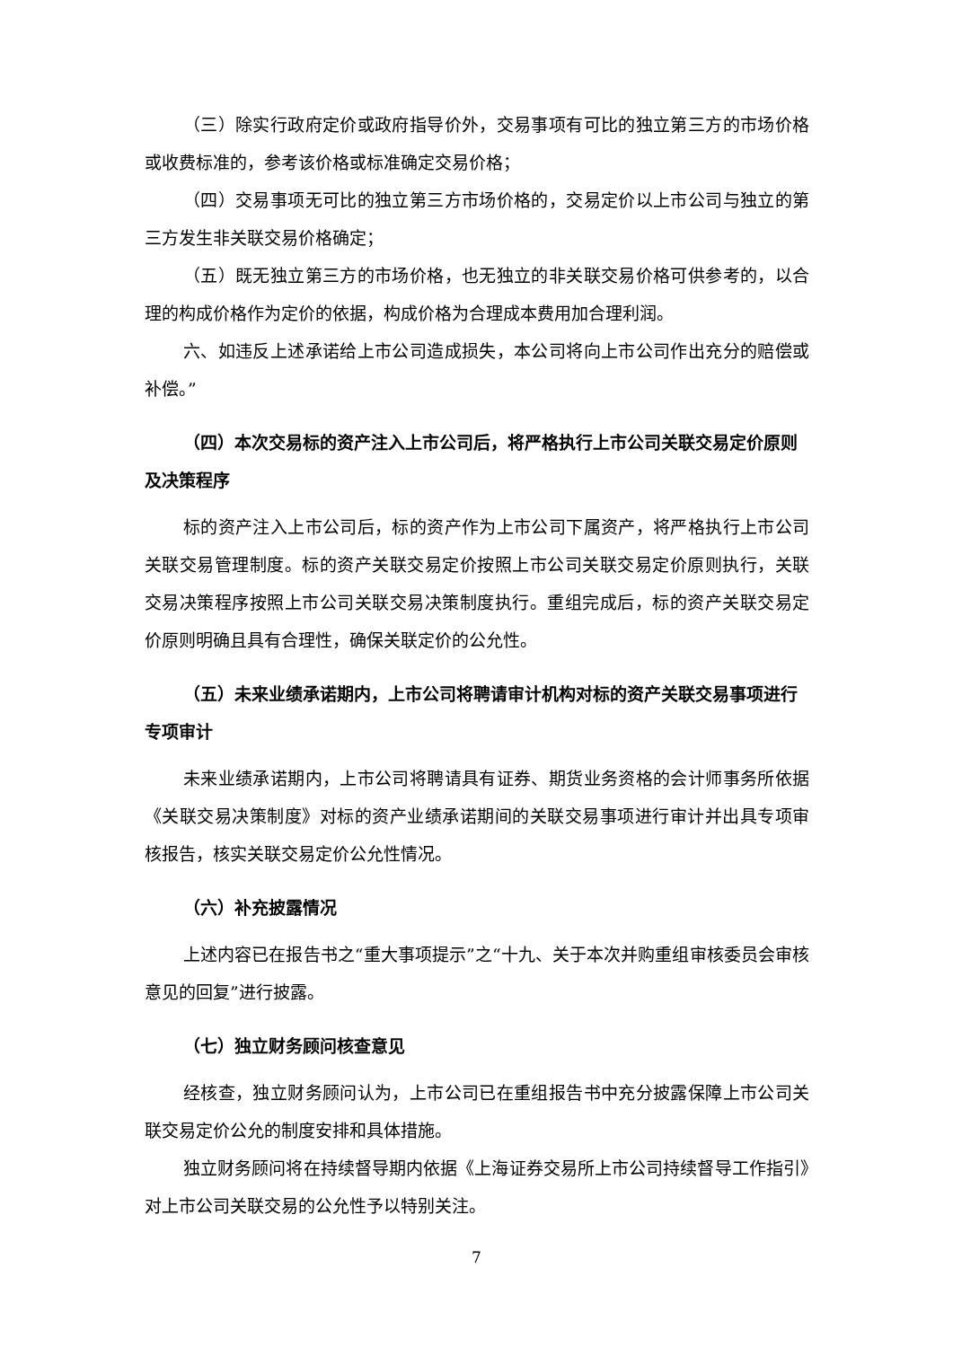（三）除实行政府定价或政府指导价外，交易事项有可比的独立第三方的市场价格或收费标准的，参考该价格或标准确定交易价格；
（四）交易事项无可比的独立第三方市场价格的，交易定价以上市公司与独立的第三方发生非关联交易价格确定；
（五）既无独立第三方的市场价格，也无独立的非关联交易价格可供参考的，以合理的构成价格作为定价的依据，构成价格为合理成本费用加合理利润。
六、如违反上述承诺给上市公司造成损失，本公司将向上市公司作出充分的赔偿或补偿。”
（四）本次交易标的资产注入上市公司后，将严格执行上市公司关联交易定价原则及决策程序
标的资产注入上市公司后，标的资产作为上市公司下属资产，将严格执行上市公司关联交易管理制度。标的资产关联交易定价按照上市公司关联交易定价原则执行，关联交易决策程序按照上市公司关联交易决策制度执行。重组完成后，标的资产关联交易定价原则明确且具有合理性，确保关联定价的公允性。
（五）未来业绩承诺期内，上市公司将聘请审计机构对标的资产关联交易事项进行专项审计
未来业绩承诺期内，上市公司将聘请具有证券、期货业务资格的会计师事务所依据《关联交易决策制度》对标的资产业绩承诺期间的关联交易事项进行审计并出具专项审核报告，核实关联交易定价公允性情况。
（六）补充披露情况
上述内容已在报告书之“重大事项提示”之“十九、关于本次并购重组审核委员会审核意见的回复”进行披露。
（七）独立财务顾问核查意见
经核查，独立财务顾问认为，上市公司已在重组报告书中充分披露保障上市公司关联交易定价公允的制度安排和具体措施。
独立财务顾问将在持续督导期内依据《上海证券交易所上市公司持续督导工作指引》对上市公司关联交易的公允性予以特别关注。
7